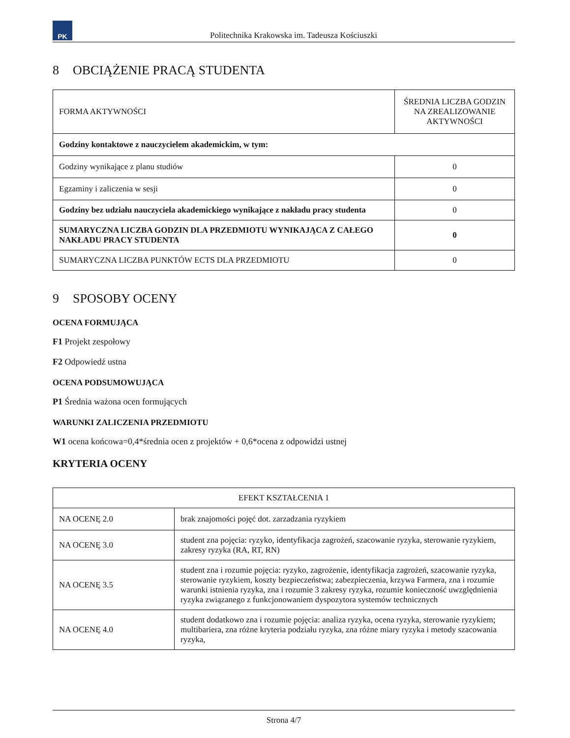PK
Politechnika Krakowska im. Tadeusza Kościuszki
8 OBCIĄŻENIE PRACĄ STUDENTA
| FORMA AKTYWNOŚCI | ŚREDNIA LICZBA GODZIN NA ZREALIZOWANIE AKTYWNOŚCI |
| Godziny kontaktowe z nauczycielem akademickim, w tym: | |
| Godziny wynikające z planu studiów | 0 |
| Egzaminy i zaliczenia w sesji | 0 |
| Godziny bez udziału nauczyciela akademickiego wynikające z nakładu pracy studenta | 0 |
| SUMARYCZNA LICZBA GODZIN DLA PRZEDMIOTU WYNIKAJĄCA Z CAŁEGO NAKŁADU PRACY STUDENTA | 0 |
| SUMARYCZNA LICZBA PUNKTÓW ECTS DLA PRZEDMIOTU | 0 |
9 SPOSOBY OCENY
OCENA FORMUJĄCA
F1 Projekt zespołowy
F2 Odpowiedź ustna
OCENA PODSUMOWUJĄCA
P1 Średnia ważona ocen formujących
WARUNKI ZALICZENIA PRZEDMIOTU
W1 ocena końcowa=0,4*średnia ocen z projektów + 0,6*ocena z odpowidzi ustnej
KRYTERIA OCENY
| EFEKT KSZTAŁCENIA 1 | |
| NA OCENĘ 2.0 | brak znajomości pojęć dot. zarzadzania ryzykiem |
| NA OCENĘ 3.0 | student zna pojęcia: ryzyko, identyfikacja zagrożeń, szacowanie ryzyka, sterowanie ryzykiem, zakresy ryzyka (RA, RT, RN) |
| NA OCENĘ 3.5 | student zna i rozumie pojęcia: ryzyko, zagrożenie, identyfikacja zagrożeń, szacowanie ryzyka, sterowanie ryzykiem, koszty bezpieczeństwa; zabezpieczenia, krzywa Farmera, zna i rozumie warunki istnienia ryzyka, zna i rozumie 3 zakresy ryzyka, rozumie konieczność uwzględnienia ryzyka związanego z funkcjonowaniem dyspozytora systemów technicznych |
| NA OCENĘ 4.0 | student dodatkowo zna i rozumie pojęcia: analiza ryzyka, ocena ryzyka, sterowanie ryzykiem; multibariera, zna różne kryteria podziału ryzyka, zna różne miary ryzyka i metody szacowania ryzyka, |
Strona 4/7